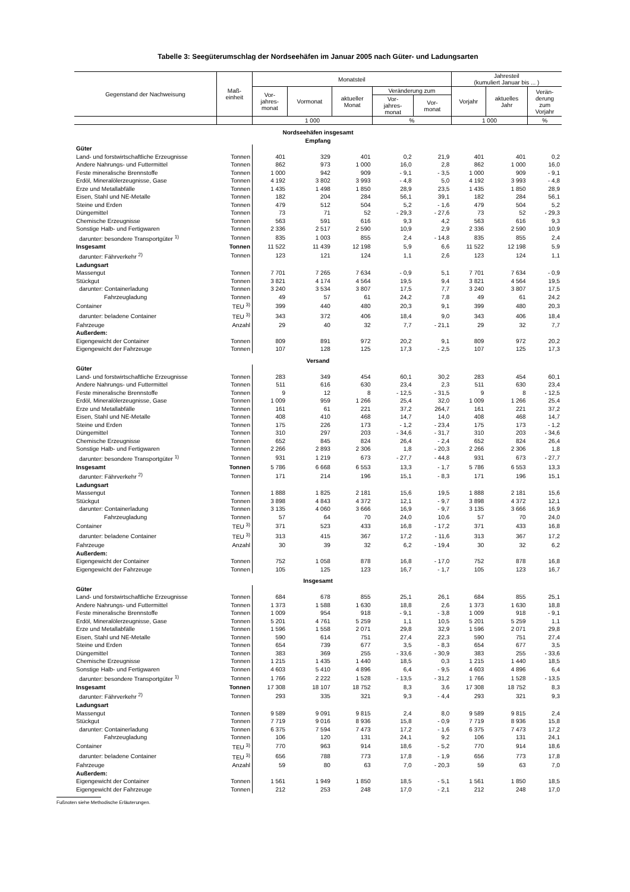Tabelle 3: Seegüterumschlag der Nordseehäfen im Januar 2005 nach Güter- und Ladungsarten
| Gegenstand der Nachweisung | Maß- einheit | Monatsteil | | | | | Jahresteil (kumuliert Januar bis ... ) | | |
| --- | --- | --- | --- | --- | --- | --- | --- | --- | --- |
| | | Vor- jahres- monat | Vormonat | aktueller Monat | Veränderung zum | | Vorjahr | aktuelles Jahr | Verän- derung zum Vorjahr |
| | | | | | Vor- jahres- monat | Vor- monat | | | |
| | | 1 000 | | | % | | 1 000 | | % |
| Nordseehäfen insgesamt Empfang | | | | | | | | | |
| Güter | | | | | | | | | |
| Land- und forstwirtschaftliche Erzeugnisse | Tonnen | 401 | 329 | 401 | 0,2 | 21,9 | 401 | 401 | 0,2 |
| Andere Nahrungs- und Futtermittel | Tonnen | 862 | 973 | 1 000 | 16,0 | 2,8 | 862 | 1 000 | 16,0 |
| Feste mineralische Brennstoffe | Tonnen | 1 000 | 942 | 909 | - 9,1 | - 3,5 | 1 000 | 909 | - 9,1 |
| Erdöl, Mineralölerzeugnisse, Gase | Tonnen | 4 192 | 3 802 | 3 993 | - 4,8 | 5,0 | 4 192 | 3 993 | - 4,8 |
| Erze und Metallabfälle | Tonnen | 1 435 | 1 498 | 1 850 | 28,9 | 23,5 | 1 435 | 1 850 | 28,9 |
| Eisen, Stahl und NE-Metalle | Tonnen | 182 | 204 | 284 | 56,1 | 39,1 | 182 | 284 | 56,1 |
| Steine und Erden | Tonnen | 479 | 512 | 504 | 5,2 | - 1,6 | 479 | 504 | 5,2 |
| Düngemittel | Tonnen | 73 | 71 | 52 | - 29,3 | - 27,6 | 73 | 52 | - 29,3 |
| Chemische Erzeugnisse | Tonnen | 563 | 591 | 616 | 9,3 | 4,2 | 563 | 616 | 9,3 |
| Sonstige Halb- und Fertigwaren | Tonnen | 2 336 | 2 517 | 2 590 | 10,9 | 2,9 | 2 336 | 2 590 | 10,9 |
| darunter: besondere Transportgüter <sup>1)</sup> | Tonnen | 835 | 1 003 | 855 | 2,4 | - 14,8 | 835 | 855 | 2,4 |
| Insgesamt | Tonnen | 11 522 | 11 439 | 12 198 | 5,9 | 6,6 | 11 522 | 12 198 | 5,9 |
| darunter: Fährverkehr <sup>2)</sup> | Tonnen | 123 | 121 | 124 | 1,1 | 2,6 | 123 | 124 | 1,1 |
| Ladungsart | | | | | | | | | |
| Massengut | Tonnen | 7 701 | 7 265 | 7 634 | - 0,9 | 5,1 | 7 701 | 7 634 | - 0,9 |
| Stückgut | Tonnen | 3 821 | 4 174 | 4 564 | 19,5 | 9,4 | 3 821 | 4 564 | 19,5 |
| darunter: Containerladung | Tonnen | 3 240 | 3 534 | 3 807 | 17,5 | 7,7 | 3 240 | 3 807 | 17,5 |
| Fahrzeugladung | Tonnen | 49 | 57 | 61 | 24,2 | 7,8 | 49 | 61 | 24,2 |
| Container | TEU <sup>3)</sup> | 399 | 440 | 480 | 20,3 | 9,1 | 399 | 480 | 20,3 |
| darunter: beladene Container | TEU <sup>3)</sup> | 343 | 372 | 406 | 18,4 | 9,0 | 343 | 406 | 18,4 |
| Fahrzeuge | Anzahl | 29 | 40 | 32 | 7,7 | - 21,1 | 29 | 32 | 7,7 |
| Außerdem: | | | | | | | | | |
| Eigengewicht der Container | Tonnen | 809 | 891 | 972 | 20,2 | 9,1 | 809 | 972 | 20,2 |
| Eigengewicht der Fahrzeuge | Tonnen | 107 | 128 | 125 | 17,3 | - 2,5 | 107 | 125 | 17,3 |
| Versand | | | | | | | | | |
| Güter | | | | | | | | | |
| Land- und forstwirtschaftliche Erzeugnisse | Tonnen | 283 | 349 | 454 | 60,1 | 30,2 | 283 | 454 | 60,1 |
| Andere Nahrungs- und Futtermittel | Tonnen | 511 | 616 | 630 | 23,4 | 2,3 | 511 | 630 | 23,4 |
| Feste mineralische Brennstoffe | Tonnen | 9 | 12 | 8 | - 12,5 | - 31,5 | 9 | 8 | - 12,5 |
| Erdöl, Mineralölerzeugnisse, Gase | Tonnen | 1 009 | 959 | 1 266 | 25,4 | 32,0 | 1 009 | 1 266 | 25,4 |
| Erze und Metallabfälle | Tonnen | 161 | 61 | 221 | 37,2 | 264,7 | 161 | 221 | 37,2 |
| Eisen, Stahl und NE-Metalle | Tonnen | 408 | 410 | 468 | 14,7 | 14,0 | 408 | 468 | 14,7 |
| Steine und Erden | Tonnen | 175 | 226 | 173 | - 1,2 | - 23,4 | 175 | 173 | - 1,2 |
| Düngemittel | Tonnen | 310 | 297 | 203 | - 34,6 | - 31,7 | 310 | 203 | - 34,6 |
| Chemische Erzeugnisse | Tonnen | 652 | 845 | 824 | 26,4 | - 2,4 | 652 | 824 | 26,4 |
| Sonstige Halb- und Fertigwaren | Tonnen | 2 266 | 2 893 | 2 306 | 1,8 | - 20,3 | 2 266 | 2 306 | 1,8 |
| darunter: besondere Transportgüter <sup>1)</sup> | Tonnen | 931 | 1 219 | 673 | - 27,7 | - 44,8 | 931 | 673 | - 27,7 |
| Insgesamt | Tonnen | 5 786 | 6 668 | 6 553 | 13,3 | - 1,7 | 5 786 | 6 553 | 13,3 |
| darunter: Fährverkehr <sup>2)</sup> | Tonnen | 171 | 214 | 196 | 15,1 | - 8,3 | 171 | 196 | 15,1 |
| Ladungsart | | | | | | | | | |
| Massengut | Tonnen | 1 888 | 1 825 | 2 181 | 15,6 | 19,5 | 1 888 | 2 181 | 15,6 |
| Stückgut | Tonnen | 3 898 | 4 843 | 4 372 | 12,1 | - 9,7 | 3 898 | 4 372 | 12,1 |
| darunter: Containerladung | Tonnen | 3 135 | 4 060 | 3 666 | 16,9 | - 9,7 | 3 135 | 3 666 | 16,9 |
| Fahrzeugladung | Tonnen | 57 | 64 | 70 | 24,0 | 10,6 | 57 | 70 | 24,0 |
| Container | TEU <sup>3)</sup> | 371 | 523 | 433 | 16,8 | - 17,2 | 371 | 433 | 16,8 |
| darunter: beladene Container | TEU <sup>3)</sup> | 313 | 415 | 367 | 17,2 | - 11,6 | 313 | 367 | 17,2 |
| Fahrzeuge | Anzahl | 30 | 39 | 32 | 6,2 | - 19,4 | 30 | 32 | 6,2 |
| Außerdem: | | | | | | | | | |
| Eigengewicht der Container | Tonnen | 752 | 1 058 | 878 | 16,8 | - 17,0 | 752 | 878 | 16,8 |
| Eigengewicht der Fahrzeuge | Tonnen | 105 | 125 | 123 | 16,7 | - 1,7 | 105 | 123 | 16,7 |
| Insgesamt | | | | | | | | | |
| Güter | | | | | | | | | |
| Land- und forstwirtschaftliche Erzeugnisse | Tonnen | 684 | 678 | 855 | 25,1 | 26,1 | 684 | 855 | 25,1 |
| Andere Nahrungs- und Futtermittel | Tonnen | 1 373 | 1 588 | 1 630 | 18,8 | 2,6 | 1 373 | 1 630 | 18,8 |
| Feste mineralische Brennstoffe | Tonnen | 1 009 | 954 | 918 | - 9,1 | - 3,8 | 1 009 | 918 | - 9,1 |
| Erdöl, Mineralölerzeugnisse, Gase | Tonnen | 5 201 | 4 761 | 5 259 | 1,1 | 10,5 | 5 201 | 5 259 | 1,1 |
| Erze und Metallabfälle | Tonnen | 1 596 | 1 558 | 2 071 | 29,8 | 32,9 | 1 596 | 2 071 | 29,8 |
| Eisen, Stahl und NE-Metalle | Tonnen | 590 | 614 | 751 | 27,4 | 22,3 | 590 | 751 | 27,4 |
| Steine und Erden | Tonnen | 654 | 739 | 677 | 3,5 | - 8,3 | 654 | 677 | 3,5 |
| Düngemittel | Tonnen | 383 | 369 | 255 | - 33,6 | - 30,9 | 383 | 255 | - 33,6 |
| Chemische Erzeugnisse | Tonnen | 1 215 | 1 435 | 1 440 | 18,5 | 0,3 | 1 215 | 1 440 | 18,5 |
| Sonstige Halb- und Fertigwaren | Tonnen | 4 603 | 5 410 | 4 896 | 6,4 | - 9,5 | 4 603 | 4 896 | 6,4 |
| darunter: besondere Transportgüter <sup>1)</sup> | Tonnen | 1 766 | 2 222 | 1 528 | - 13,5 | - 31,2 | 1 766 | 1 528 | - 13,5 |
| Insgesamt | Tonnen | 17 308 | 18 107 | 18 752 | 8,3 | 3,6 | 17 308 | 18 752 | 8,3 |
| darunter: Fährverkehr <sup>2)</sup> | Tonnen | 293 | 335 | 321 | 9,3 | - 4,4 | 293 | 321 | 9,3 |
| Ladungsart | | | | | | | | | |
| Massengut | Tonnen | 9 589 | 9 091 | 9 815 | 2,4 | 8,0 | 9 589 | 9 815 | 2,4 |
| Stückgut | Tonnen | 7 719 | 9 016 | 8 936 | 15,8 | - 0,9 | 7 719 | 8 936 | 15,8 |
| darunter: Containerladung | Tonnen | 6 375 | 7 594 | 7 473 | 17,2 | - 1,6 | 6 375 | 7 473 | 17,2 |
| Fahrzeugladung | Tonnen | 106 | 120 | 131 | 24,1 | 9,2 | 106 | 131 | 24,1 |
| Container | TEU <sup>3)</sup> | 770 | 963 | 914 | 18,6 | - 5,2 | 770 | 914 | 18,6 |
| darunter: beladene Container | TEU <sup>3)</sup> | 656 | 788 | 773 | 17,8 | - 1,9 | 656 | 773 | 17,8 |
| Fahrzeuge | Anzahl | 59 | 80 | 63 | 7,0 | - 20,3 | 59 | 63 | 7,0 |
| Außerdem: | | | | | | | | | |
| Eigengewicht der Container | Tonnen | 1 561 | 1 949 | 1 850 | 18,5 | - 5,1 | 1 561 | 1 850 | 18,5 |
| Eigengewicht der Fahrzeuge | Tonnen | 212 | 253 | 248 | 17,0 | - 2,1 | 212 | 248 | 17,0 |
Fußnoten siehe Methodische Erläuterungen.